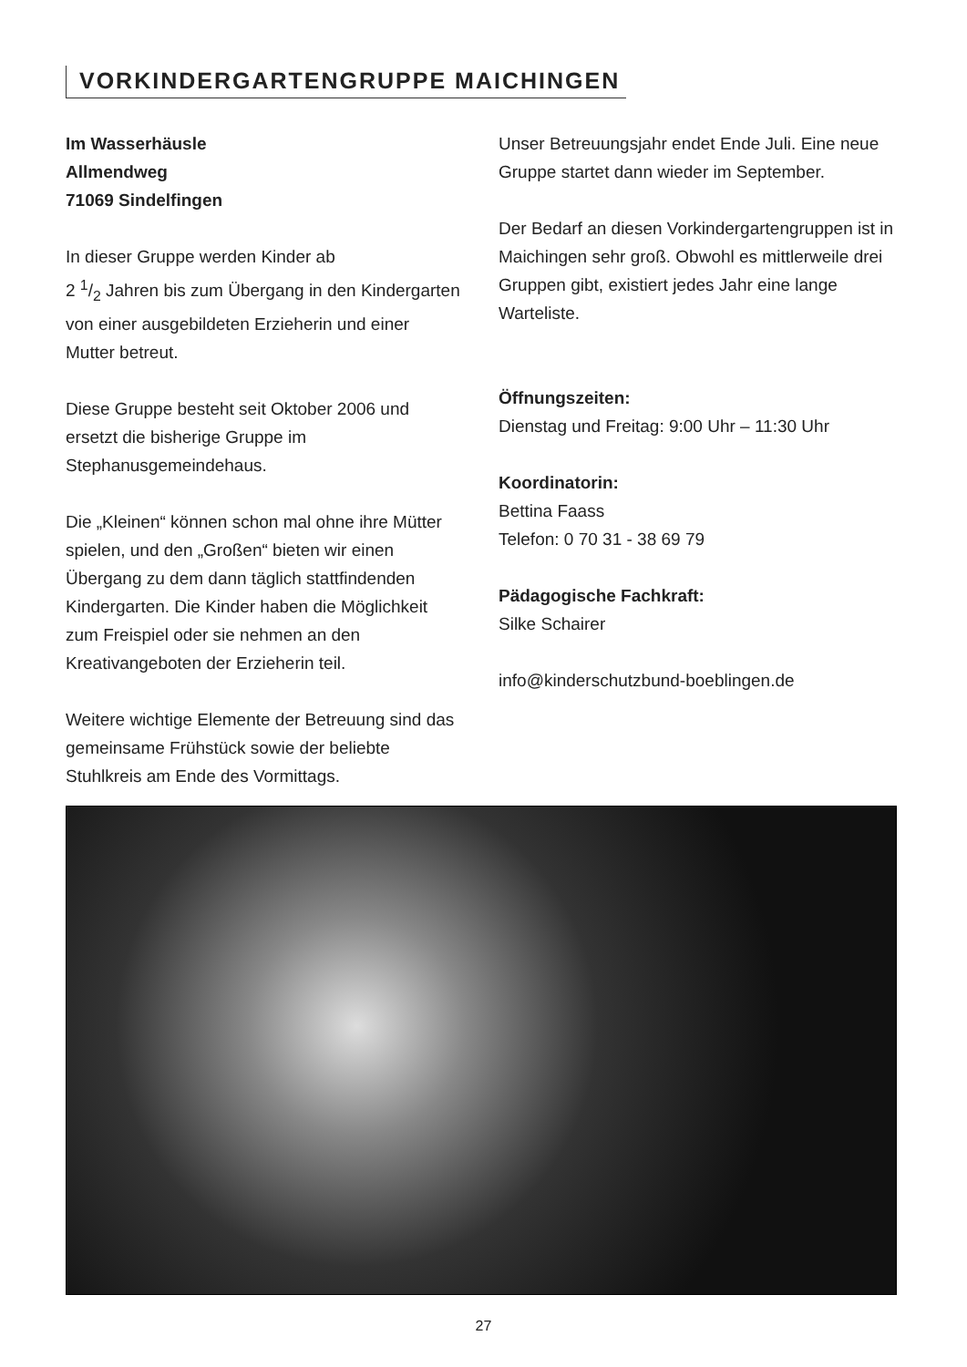VORKINDERGARTENGRUPPE MAICHINGEN
Im Wasserhäusle
Allmendweg
71069 Sindelfingen
In dieser Gruppe werden Kinder ab
2 1/2 Jahren bis zum Übergang in den Kindergarten von einer ausgebildeten Erzieherin und einer Mutter betreut.
Diese Gruppe besteht seit Oktober 2006 und ersetzt die bisherige Gruppe im Stephanusgemeindehaus.
Die „Kleinen“ können schon mal ohne ihre Mütter spielen, und den „Großen“ bieten wir einen Übergang zu dem dann täglich stattfindenden Kindergarten. Die Kinder haben die Möglichkeit zum Freispiel oder sie nehmen an den Kreativangeboten der Erzieherin teil.
Weitere wichtige Elemente der Betreuung sind das gemeinsame Frühstück sowie der beliebte Stuhlkreis am Ende des Vormittags.
Unser Betreuungsjahr endet Ende Juli. Eine neue Gruppe startet dann wieder im September.
Der Bedarf an diesen Vorkindergartengruppen ist in Maichingen sehr groß. Obwohl es mittlerweile drei Gruppen gibt, existiert jedes Jahr eine lange Warteliste.
Öffnungszeiten:
Dienstag und Freitag: 9:00 Uhr – 11:30 Uhr
Koordinatorin:
Bettina Faass
Telefon: 0 70 31 - 38 69 79
Pädagogische Fachkraft:
Silke Schairer
info@kinderschutzbund-boeblingen.de
27